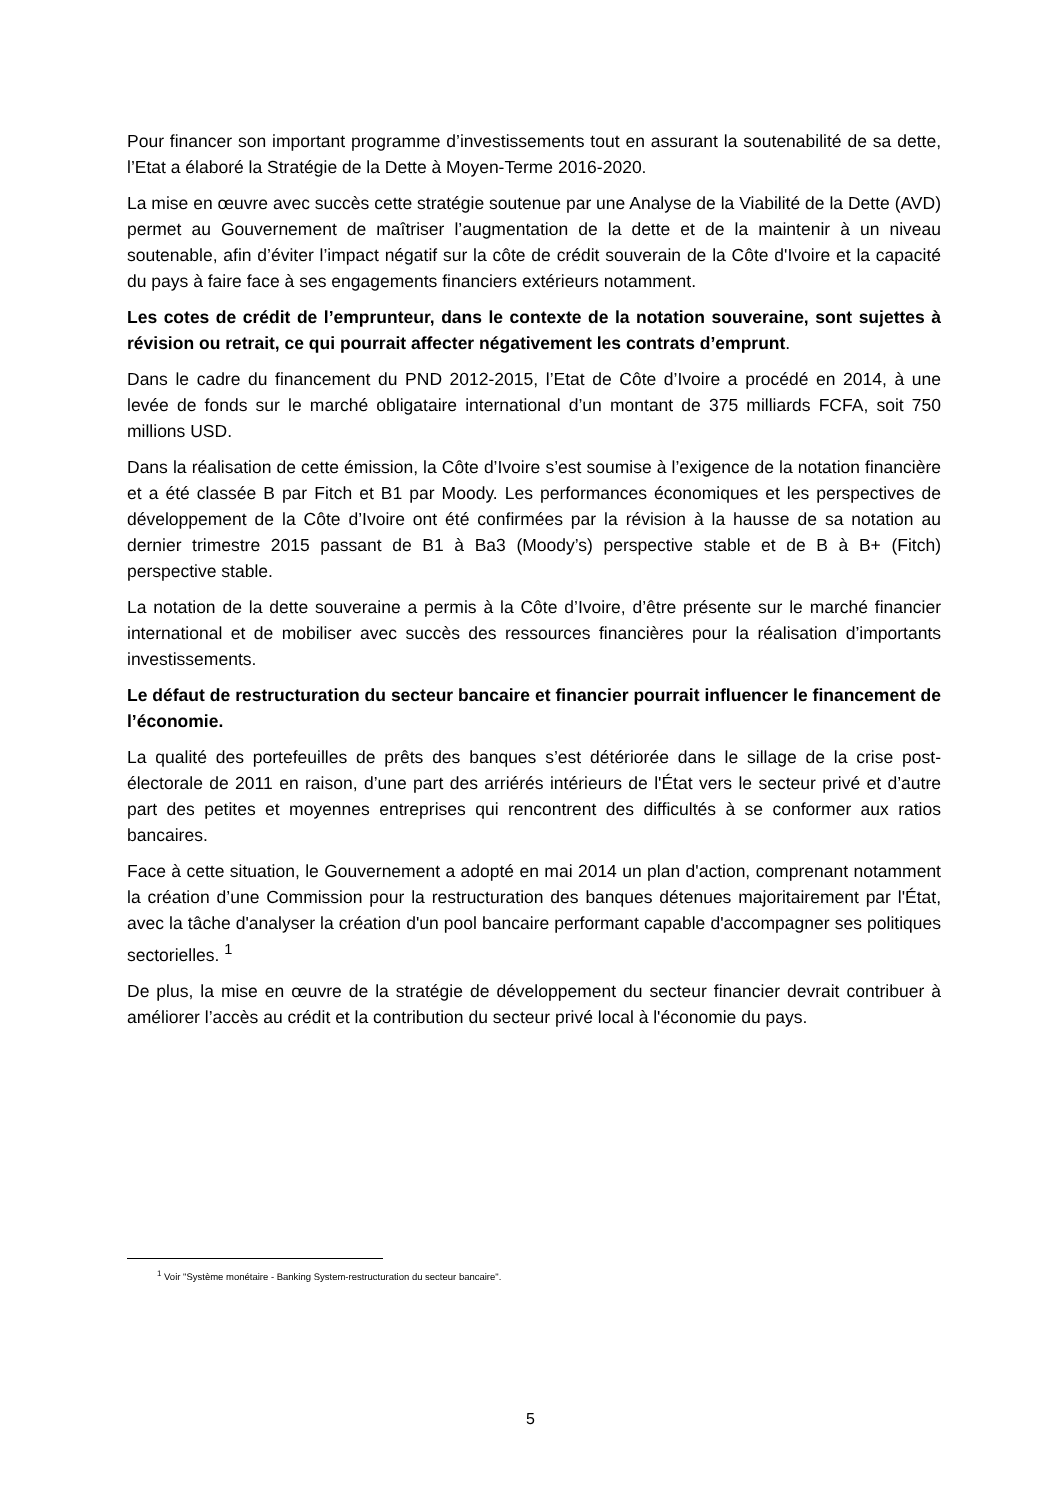Pour financer son important programme d’investissements tout en assurant la soutenabilité de sa dette, l’Etat a élaboré la Stratégie de la Dette à Moyen-Terme 2016-2020.
La mise en œuvre avec succès cette stratégie soutenue par une Analyse de la Viabilité de la Dette (AVD) permet au Gouvernement de maîtriser l’augmentation de la dette et de la maintenir à un niveau soutenable, afin d’éviter l’impact négatif sur la côte de crédit souverain de la Côte d'Ivoire et la capacité du pays à faire face à ses engagements financiers extérieurs notamment.
Les cotes de crédit de l’emprunteur, dans le contexte de la notation souveraine, sont sujettes à révision ou retrait, ce qui pourrait affecter négativement les contrats d’emprunt.
Dans le cadre du financement du PND 2012-2015, l’Etat de Côte d’Ivoire a procédé en 2014, à une levée de fonds sur le marché obligataire international d’un montant de 375 milliards FCFA, soit 750 millions USD.
Dans la réalisation de cette émission, la Côte d’Ivoire s’est soumise à l’exigence de la notation financière et a été classée B par Fitch et B1 par Moody. Les performances économiques et les perspectives de développement de la Côte d’Ivoire ont été confirmées par la révision à la hausse de sa notation au dernier trimestre 2015 passant de B1 à Ba3 (Moody’s) perspective stable et de B à B+ (Fitch) perspective stable.
La notation de la dette souveraine a permis à la Côte d’Ivoire, d’être présente sur le marché financier international et de mobiliser avec succès des ressources financières pour la réalisation d’importants investissements.
Le défaut de restructuration du secteur bancaire et financier pourrait influencer le financement de l’économie.
La qualité des portefeuilles de prêts des banques s’est détériorée dans le sillage de la crise post-électorale de 2011 en raison, d’une part des arriérés intérieurs de l'État vers le secteur privé et d’autre part des petites et moyennes entreprises qui rencontrent des difficultés à se conformer aux ratios bancaires.
Face à cette situation, le Gouvernement a adopté en mai 2014 un plan d'action, comprenant notamment la création d’une Commission pour la restructuration des banques détenues majoritairement par l'État, avec la tâche d'analyser la création d'un pool bancaire performant capable d'accompagner ses politiques sectorielles. <sup>1</sup>
De plus, la mise en œuvre de la stratégie de développement du secteur financier devrait contribuer à améliorer l’accès au crédit et la contribution du secteur privé local à l'économie du pays.
<sup>1</sup> Voir "Système monétaire - Banking System-restructuration du secteur bancaire".
5